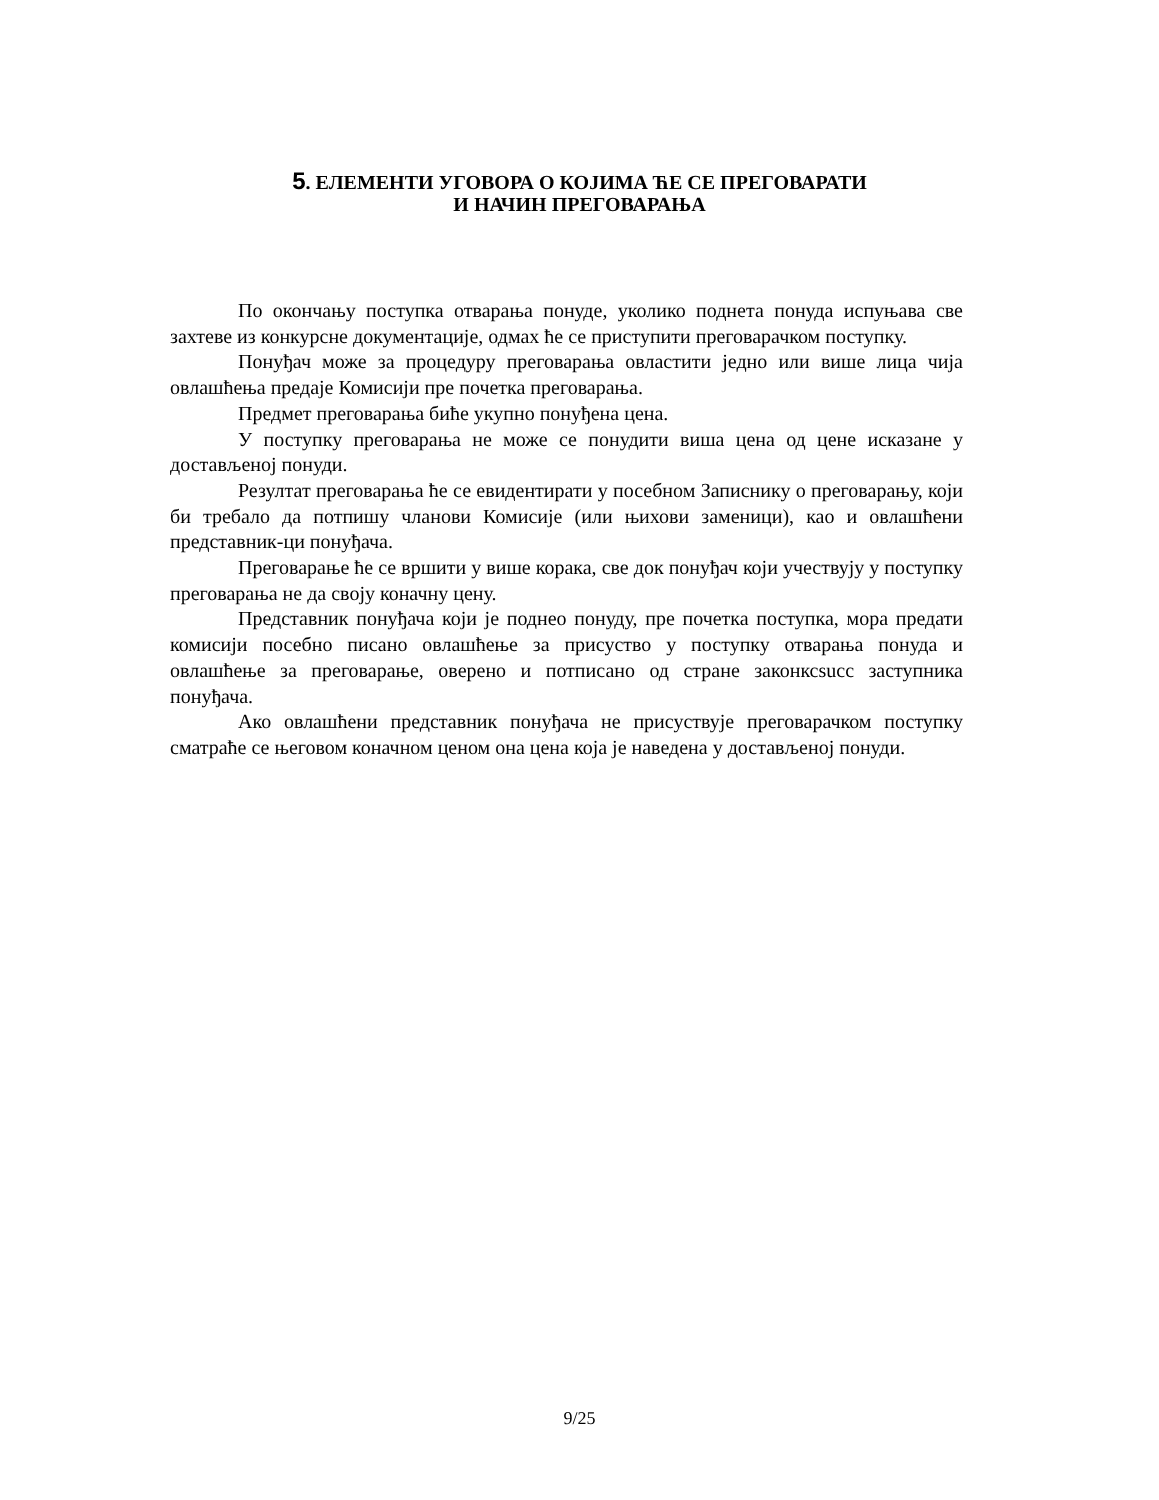5. ЕЛЕМЕНТИ УГОВОРА О КОЈИМА ЋЕ СЕ ПРЕГОВАРАТИ
И НАЧИН ПРЕГОВАРАЊА
По окончању поступка отварања понуде, уколико поднета понуда испуњава све захтеве из конкурсне документације, одмах ће се приступити преговарачком поступку.
Понуђач може за процедуру преговарања овластити једно или више лица чија овлашћења предаје Комисији пре почетка преговарања.
Предмет преговарања биће укупно понуђена цена.
У поступку преговарања не може се понудити виша цена од цене исказане у достављеној понуди.
Резултат преговарања ће се евидентирати у посебном Записнику о преговарању, који би требало да потпишу чланови Комисије (или њихови заменици), као и овлашћени представник-ци понуђача.
Преговарање ће се вршити у више корака, све док понуђач који учествују у поступку преговарања не да своју коначну цену.
Представник понуђача који је поднео понуду, пре почетка поступка, мора предати комисији посебно писано овлашћење за присуство у поступку отварања понуда и овлашћење за преговарање, оверено и потписано од стране законксsucc заступника понуђача.
Ако овлашћени представник понуђача не присуствује преговарачком поступку сматраће се његовом коначном ценом она цена која је наведена у достављеној понуди.
9/25